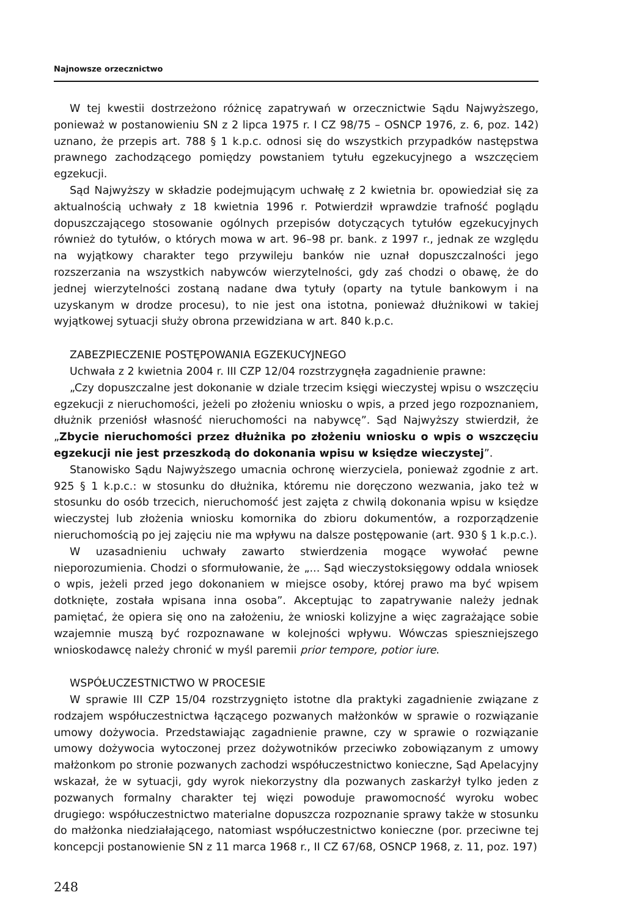Najnowsze orzecznictwo
W tej kwestii dostrzeżono różnicę zapatrywań w orzecznictwie Sądu Najwyższego, ponieważ w postanowieniu SN z 2 lipca 1975 r. I CZ 98/75 – OSNCP 1976, z. 6, poz. 142) uznano, że przepis art. 788 § 1 k.p.c. odnosi się do wszystkich przypadków następstwa prawnego zachodzącego pomiędzy powstaniem tytułu egzekucyjnego a wszczęciem egzekucji.
Sąd Najwyższy w składzie podejmującym uchwałę z 2 kwietnia br. opowiedział się za aktualnością uchwały z 18 kwietnia 1996 r. Potwierdził wprawdzie trafność poglądu dopuszczającego stosowanie ogólnych przepisów dotyczących tytułów egzekucyjnych również do tytułów, o których mowa w art. 96–98 pr. bank. z 1997 r., jednak ze względu na wyjątkowy charakter tego przywileju banków nie uznał dopuszczalności jego rozszerzania na wszystkich nabywców wierzytelności, gdy zaś chodzi o obawę, że do jednej wierzytelności zostaną nadane dwa tytuły (oparty na tytule bankowym i na uzyskanym w drodze procesu), to nie jest ona istotna, ponieważ dłużnikowi w takiej wyjątkowej sytuacji służy obrona przewidziana w art. 840 k.p.c.
ZABEZPIECZENIE POSTĘPOWANIA EGZEKUCYJNEGO
Uchwała z 2 kwietnia 2004 r. III CZP 12/04 rozstrzygnęła zagadnienie prawne:
„Czy dopuszczalne jest dokonanie w dziale trzecim księgi wieczystej wpisu o wszczęciu egzekucji z nieruchomości, jeżeli po złożeniu wniosku o wpis, a przed jego rozpoznaniem, dłużnik przeniósł własność nieruchomości na nabywcę”. Sąd Najwyższy stwierdził, że „Zbycie nieruchomości przez dłużnika po złożeniu wniosku o wpis o wszczęciu egzekucji nie jest przeszkodą do dokonania wpisu w księdze wieczystej”.
Stanowisko Sądu Najwyższego umacnia ochronę wierzyciela, ponieważ zgodnie z art. 925 § 1 k.p.c.: w stosunku do dłużnika, któremu nie doręczono wezwania, jako też w stosunku do osób trzecich, nieruchomość jest zajęta z chwilą dokonania wpisu w księdze wieczystej lub złożenia wniosku komornika do zbioru dokumentów, a rozporządzenie nieruchomością po jej zajęciu nie ma wpływu na dalsze postępowanie (art. 930 § 1 k.p.c.).
W uzasadnieniu uchwały zawarto stwierdzenia mogące wywołać pewne nieporozumienia. Chodzi o sformułowanie, że „... Sąd wieczystoksięgowy oddala wniosek o wpis, jeżeli przed jego dokonaniem w miejsce osoby, której prawo ma być wpisem dotknięte, została wpisana inna osoba”. Akceptując to zapatrywanie należy jednak pamiętać, że opiera się ono na założeniu, że wnioski kolizyjne a więc zagrażające sobie wzajemnie muszą być rozpoznawane w kolejności wpływu. Wówczas spieszniejszego wnioskodawcę należy chronić w myśl paremii prior tempore, potior iure.
WSPÓŁUCZESTNICTWO W PROCESIE
W sprawie III CZP 15/04 rozstrzygnięto istotne dla praktyki zagadnienie związane z rodzajem współuczestnictwa łączącego pozwanych małżonków w sprawie o rozwiązanie umowy dożywocia. Przedstawiając zagadnienie prawne, czy w sprawie o rozwiązanie umowy dożywocia wytoczonej przez dożywotników przeciwko zobowiązanym z umowy małżonkom po stronie pozwanych zachodzi współuczestnictwo konieczne, Sąd Apelacyjny wskazał, że w sytuacji, gdy wyrok niekorzystny dla pozwanych zaskarżył tylko jeden z pozwanych formalny charakter tej więzi powoduje prawomocność wyroku wobec drugiego: współuczestnictwo materialne dopuszcza rozpoznanie sprawy także w stosunku do małżonka niedziałającego, natomiast współuczestnictwo konieczne (por. przeciwne tej koncepcji postanowienie SN z 11 marca 1968 r., II CZ 67/68, OSNCP 1968, z. 11, poz. 197)
248